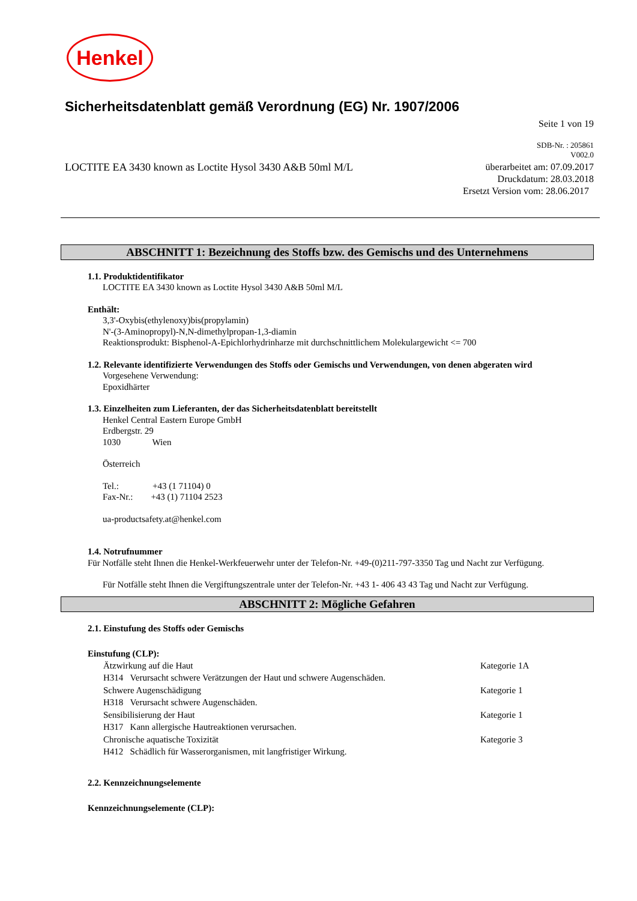Henkel
Sicherheitsdatenblatt gemäß Verordnung (EG) Nr. 1907/2006
Seite 1 von 19
SDB-Nr. : 205861
V002.0
LOCTITE EA 3430 known as Loctite Hysol 3430 A&B 50ml M/L überarbeitet am: 07.09.2017
Druckdatum: 28.03.2018
Ersetzt Version vom: 28.06.2017
ABSCHNITT 1: Bezeichnung des Stoffs bzw. des Gemischs und des Unternehmens
1.1. Produktidentifikator
LOCTITE EA 3430 known as Loctite Hysol 3430 A&B 50ml M/L
Enthält:
3,3'-Oxybis(ethylenoxy)bis(propylamin)
N'-(3-Aminopropyl)-N,N-dimethylpropan-1,3-diamin
Reaktionsprodukt: Bisphenol-A-Epichlorhydrinharze mit durchschnittlichem Molekulargewicht <= 700
1.2. Relevante identifizierte Verwendungen des Stoffs oder Gemischs und Verwendungen, von denen abgeraten wird
Vorgesehene Verwendung:
Epoxidhärter
1.3. Einzelheiten zum Lieferanten, der das Sicherheitsdatenblatt bereitstellt
Henkel Central Eastern Europe GmbH
Erdbergstr. 29
1030 Wien
Österreich
Tel.: +43 (1 71104) 0
Fax-Nr.: +43 (1) 71104 2523
ua-productsafety.at@henkel.com
1.4. Notrufnummer
Für Notfälle steht Ihnen die Henkel-Werkfeuerwehr unter der Telefon-Nr. +49-(0)211-797-3350 Tag und Nacht zur Verfügung.
Für Notfälle steht Ihnen die Vergiftungszentrale unter der Telefon-Nr. +43 1- 406 43 43 Tag und Nacht zur Verfügung.
ABSCHNITT 2: Mögliche Gefahren
2.1. Einstufung des Stoffs oder Gemischs
Einstufung (CLP):
Ätzwirkung auf die Haut Kategorie 1A
H314 Verursacht schwere Verätzungen der Haut und schwere Augenschäden.
Schwere Augenschädigung Kategorie 1
H318 Verursacht schwere Augenschäden.
Sensibilisierung der Haut Kategorie 1
H317 Kann allergische Hautreaktionen verursachen.
Chronische aquatische Toxizität Kategorie 3
H412 Schädlich für Wasserorganismen, mit langfristiger Wirkung.
2.2. Kennzeichnungselemente
Kennzeichnungselemente (CLP):